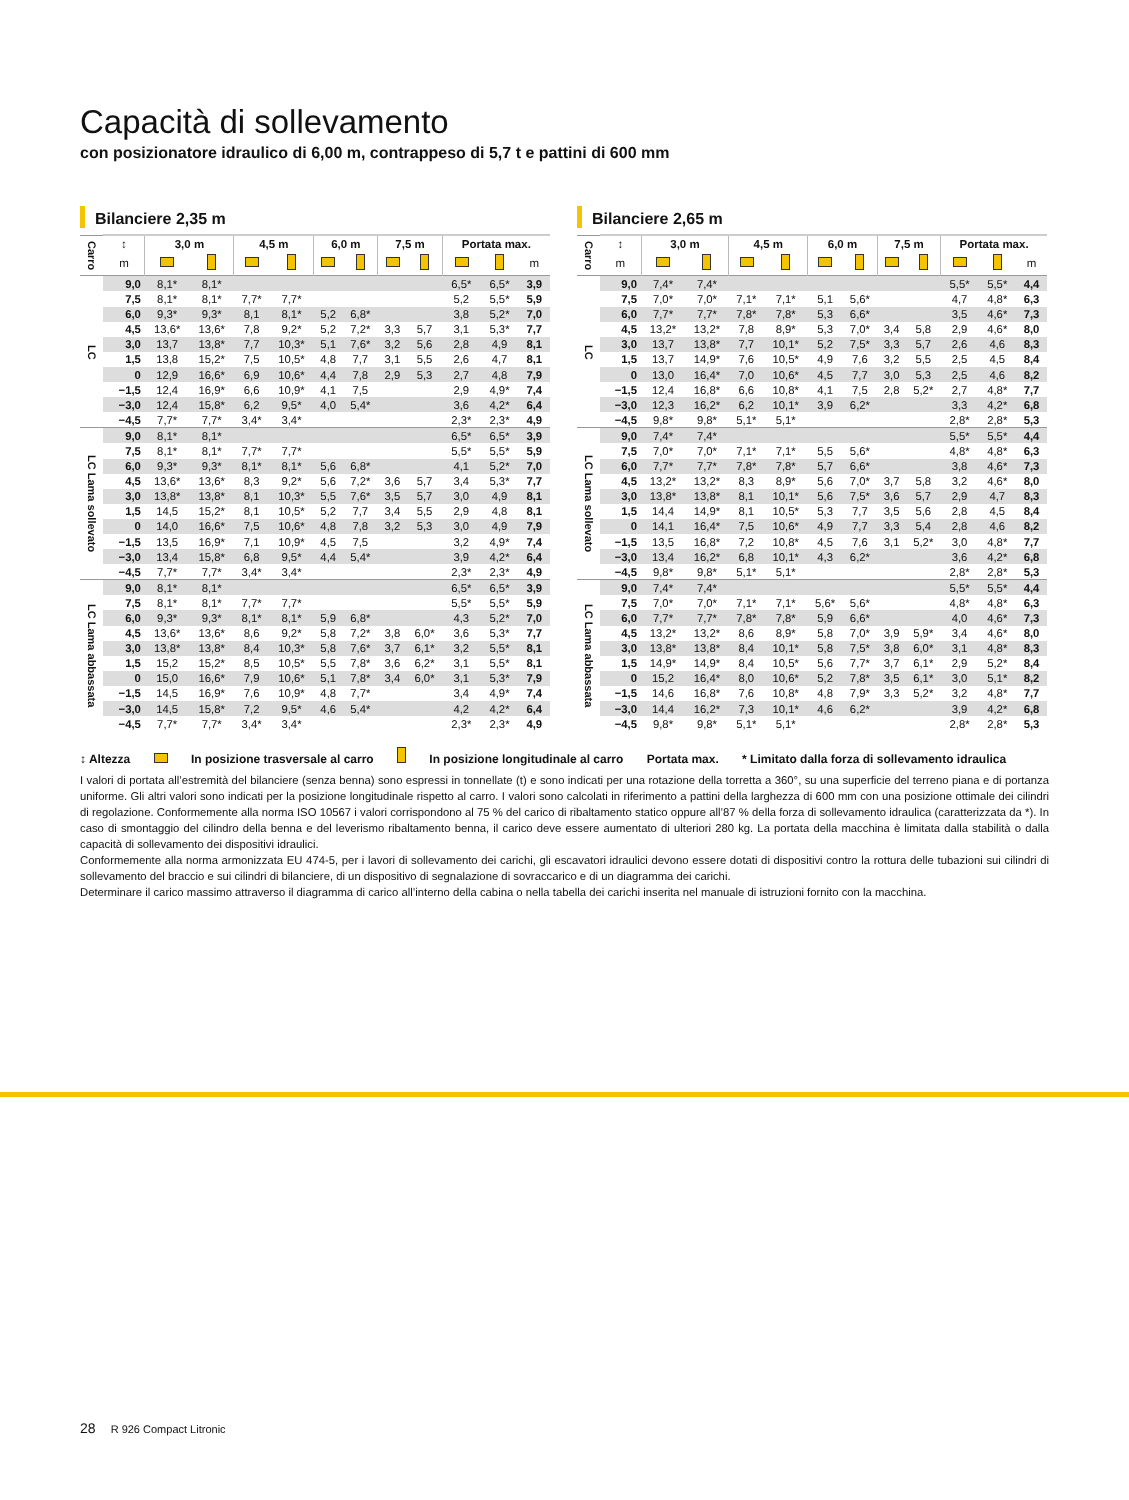Capacità di sollevamento
con posizionatore idraulico di 6,00 m, contrappeso di 5,7 t e pattini di 600 mm
Bilanciere 2,35 m
| Carro | ↕ | 3,0 m | | 4,5 m | | 6,0 m | | 7,5 m | | Portata max. | | |
| --- | --- | --- | --- | --- | --- | --- | --- | --- | --- | --- | --- | --- |
| | m | | | | | | | | | | | m |
| LC | 9,0 | 8,1* | 8,1* | | | | | | | 6,5* | 6,5* | 3,9 |
| | 7,5 | 8,1* | 8,1* | 7,7* | 7,7* | | | | | 5,2 | 5,5* | 5,9 |
| | 6,0 | 9,3* | 9,3* | 8,1 | 8,1* | 5,2 | 6,8* | | | 3,8 | 5,2* | 7,0 |
| | 4,5 | 13,6* | 13,6* | 7,8 | 9,2* | 5,2 | 7,2* | 3,3 | 5,7 | 3,1 | 5,3* | 7,7 |
| | 3,0 | 13,7 | 13,8* | 7,7 | 10,3* | 5,1 | 7,6* | 3,2 | 5,6 | 2,8 | 4,9 | 8,1 |
| | 1,5 | 13,8 | 15,2* | 7,5 | 10,5* | 4,8 | 7,7 | 3,1 | 5,5 | 2,6 | 4,7 | 8,1 |
| | 0 | 12,9 | 16,6* | 6,9 | 10,6* | 4,4 | 7,8 | 2,9 | 5,3 | 2,7 | 4,8 | 7,9 |
| | −1,5 | 12,4 | 16,9* | 6,6 | 10,9* | 4,1 | 7,5 | | | 2,9 | 4,9* | 7,4 |
| | −3,0 | 12,4 | 15,8* | 6,2 | 9,5* | 4,0 | 5,4* | | | 3,6 | 4,2* | 6,4 |
| | −4,5 | 7,7* | 7,7* | 3,4* | 3,4* | | | | | 2,3* | 2,3* | 4,9 |
| LC Lama sollevato | 9,0 | 8,1* | 8,1* | | | | | | | 6,5* | 6,5* | 3,9 |
| | 7,5 | 8,1* | 8,1* | 7,7* | 7,7* | | | | | 5,5* | 5,5* | 5,9 |
| | 6,0 | 9,3* | 9,3* | 8,1* | 8,1* | 5,6 | 6,8* | | | 4,1 | 5,2* | 7,0 |
| | 4,5 | 13,6* | 13,6* | 8,3 | 9,2* | 5,6 | 7,2* | 3,6 | 5,7 | 3,4 | 5,3* | 7,7 |
| | 3,0 | 13,8* | 13,8* | 8,1 | 10,3* | 5,5 | 7,6* | 3,5 | 5,7 | 3,0 | 4,9 | 8,1 |
| | 1,5 | 14,5 | 15,2* | 8,1 | 10,5* | 5,2 | 7,7 | 3,4 | 5,5 | 2,9 | 4,8 | 8,1 |
| | 0 | 14,0 | 16,6* | 7,5 | 10,6* | 4,8 | 7,8 | 3,2 | 5,3 | 3,0 | 4,9 | 7,9 |
| | −1,5 | 13,5 | 16,9* | 7,1 | 10,9* | 4,5 | 7,5 | | | 3,2 | 4,9* | 7,4 |
| | −3,0 | 13,4 | 15,8* | 6,8 | 9,5* | 4,4 | 5,4* | | | 3,9 | 4,2* | 6,4 |
| | −4,5 | 7,7* | 7,7* | 3,4* | 3,4* | | | | | 2,3* | 2,3* | 4,9 |
| LC Lama abbassata | 9,0 | 8,1* | 8,1* | | | | | | | 6,5* | 6,5* | 3,9 |
| | 7,5 | 8,1* | 8,1* | 7,7* | 7,7* | | | | | 5,5* | 5,5* | 5,9 |
| | 6,0 | 9,3* | 9,3* | 8,1* | 8,1* | 5,9 | 6,8* | | | 4,3 | 5,2* | 7,0 |
| | 4,5 | 13,6* | 13,6* | 8,6 | 9,2* | 5,8 | 7,2* | 3,8 | 6,0* | 3,6 | 5,3* | 7,7 |
| | 3,0 | 13,8* | 13,8* | 8,4 | 10,3* | 5,8 | 7,6* | 3,7 | 6,1* | 3,2 | 5,5* | 8,1 |
| | 1,5 | 15,2 | 15,2* | 8,5 | 10,5* | 5,5 | 7,8* | 3,6 | 6,2* | 3,1 | 5,5* | 8,1 |
| | 0 | 15,0 | 16,6* | 7,9 | 10,6* | 5,1 | 7,8* | 3,4 | 6,0* | 3,1 | 5,3* | 7,9 |
| | −1,5 | 14,5 | 16,9* | 7,6 | 10,9* | 4,8 | 7,7* | | | 3,4 | 4,9* | 7,4 |
| | −3,0 | 14,5 | 15,8* | 7,2 | 9,5* | 4,6 | 5,4* | | | 4,2 | 4,2* | 6,4 |
| | −4,5 | 7,7* | 7,7* | 3,4* | 3,4* | | | | | 2,3* | 2,3* | 4,9 |
Bilanciere 2,65 m
| Carro | ↕ | 3,0 m | | 4,5 m | | 6,0 m | | 7,5 m | | Portata max. | | |
| --- | --- | --- | --- | --- | --- | --- | --- | --- | --- | --- | --- | --- |
| | m | | | | | | | | | | | m |
| LC | 9,0 | 7,4* | 7,4* | | | | | | | 5,5* | 5,5* | 4,4 |
| | 7,5 | 7,0* | 7,0* | 7,1* | 7,1* | 5,1 | 5,6* | | | 4,7 | 4,8* | 6,3 |
| | 6,0 | 7,7* | 7,7* | 7,8* | 7,8* | 5,3 | 6,6* | | | 3,5 | 4,6* | 7,3 |
| | 4,5 | 13,2* | 13,2* | 7,8 | 8,9* | 5,3 | 7,0* | 3,4 | 5,8 | 2,9 | 4,6* | 8,0 |
| | 3,0 | 13,7 | 13,8* | 7,7 | 10,1* | 5,2 | 7,5* | 3,3 | 5,7 | 2,6 | 4,6 | 8,3 |
| | 1,5 | 13,7 | 14,9* | 7,6 | 10,5* | 4,9 | 7,6 | 3,2 | 5,5 | 2,5 | 4,5 | 8,4 |
| | 0 | 13,0 | 16,4* | 7,0 | 10,6* | 4,5 | 7,7 | 3,0 | 5,3 | 2,5 | 4,6 | 8,2 |
| | −1,5 | 12,4 | 16,8* | 6,6 | 10,8* | 4,1 | 7,5 | 2,8 | 5,2* | 2,7 | 4,8* | 7,7 |
| | −3,0 | 12,3 | 16,2* | 6,2 | 10,1* | 3,9 | 6,2* | | | 3,3 | 4,2* | 6,8 |
| | −4,5 | 9,8* | 9,8* | 5,1* | 5,1* | | | | | 2,8* | 2,8* | 5,3 |
| LC Lama sollevato | 9,0 | 7,4* | 7,4* | | | | | | | 5,5* | 5,5* | 4,4 |
| | 7,5 | 7,0* | 7,0* | 7,1* | 7,1* | 5,5 | 5,6* | | | 4,8* | 4,8* | 6,3 |
| | 6,0 | 7,7* | 7,7* | 7,8* | 7,8* | 5,7 | 6,6* | | | 3,8 | 4,6* | 7,3 |
| | 4,5 | 13,2* | 13,2* | 8,3 | 8,9* | 5,6 | 7,0* | 3,7 | 5,8 | 3,2 | 4,6* | 8,0 |
| | 3,0 | 13,8* | 13,8* | 8,1 | 10,1* | 5,6 | 7,5* | 3,6 | 5,7 | 2,9 | 4,7 | 8,3 |
| | 1,5 | 14,4 | 14,9* | 8,1 | 10,5* | 5,3 | 7,7 | 3,5 | 5,6 | 2,8 | 4,5 | 8,4 |
| | 0 | 14,1 | 16,4* | 7,5 | 10,6* | 4,9 | 7,7 | 3,3 | 5,4 | 2,8 | 4,6 | 8,2 |
| | −1,5 | 13,5 | 16,8* | 7,2 | 10,8* | 4,5 | 7,6 | 3,1 | 5,2* | 3,0 | 4,8* | 7,7 |
| | −3,0 | 13,4 | 16,2* | 6,8 | 10,1* | 4,3 | 6,2* | | | 3,6 | 4,2* | 6,8 |
| | −4,5 | 9,8* | 9,8* | 5,1* | 5,1* | | | | | 2,8* | 2,8* | 5,3 |
| LC Lama abbassata | 9,0 | 7,4* | 7,4* | | | | | | | 5,5* | 5,5* | 4,4 |
| | 7,5 | 7,0* | 7,0* | 7,1* | 7,1* | 5,6* | 5,6* | | | 4,8* | 4,8* | 6,3 |
| | 6,0 | 7,7* | 7,7* | 7,8* | 7,8* | 5,9 | 6,6* | | | 4,0 | 4,6* | 7,3 |
| | 4,5 | 13,2* | 13,2* | 8,6 | 8,9* | 5,8 | 7,0* | 3,9 | 5,9* | 3,4 | 4,6* | 8,0 |
| | 3,0 | 13,8* | 13,8* | 8,4 | 10,1* | 5,8 | 7,5* | 3,8 | 6,0* | 3,1 | 4,8* | 8,3 |
| | 1,5 | 14,9* | 14,9* | 8,4 | 10,5* | 5,6 | 7,7* | 3,7 | 6,1* | 2,9 | 5,2* | 8,4 |
| | 0 | 15,2 | 16,4* | 8,0 | 10,6* | 5,2 | 7,8* | 3,5 | 6,1* | 3,0 | 5,1* | 8,2 |
| | −1,5 | 14,6 | 16,8* | 7,6 | 10,8* | 4,8 | 7,9* | 3,3 | 5,2* | 3,2 | 4,8* | 7,7 |
| | −3,0 | 14,4 | 16,2* | 7,3 | 10,1* | 4,6 | 6,2* | | | 3,9 | 4,2* | 6,8 |
| | −4,5 | 9,8* | 9,8* | 5,1* | 5,1* | | | | | 2,8* | 2,8* | 5,3 |
↕ Altezza In posizione trasversale al carro In posizione longitudinale al carro Portata max. * Limitato dalla forza di sollevamento idraulica
I valori di portata all’estremità del bilanciere (senza benna) sono espressi in tonnellate (t) e sono indicati per una rotazione della torretta a 360°, su una superficie del terreno piana e di portanza uniforme. Gli altri valori sono indicati per la posizione longitudinale rispetto al carro. I valori sono calcolati in riferimento a pattini della larghezza di 600 mm con una posizione ottimale dei cilindri di regolazione. Conformemente alla norma ISO 10567 i valori corrispondono al 75 % del carico di ribaltamento statico oppure all’87 % della forza di sollevamento idraulica (caratterizzata da *). In caso di smontaggio del cilindro della benna e del leverismo ribaltamento benna, il carico deve essere aumentato di ulteriori 280 kg. La portata della macchina è limitata dalla stabilità o dalla capacità di sollevamento dei dispositivi idraulici.
Conformemente alla norma armonizzata EU 474-5, per i lavori di sollevamento dei carichi, gli escavatori idraulici devono essere dotati di dispositivi contro la rottura delle tubazioni sui cilindri di sollevamento del braccio e sui cilindri di bilanciere, di un dispositivo di segnalazione di sovraccarico e di un diagramma dei carichi.
Determinare il carico massimo attraverso il diagramma di carico all’interno della cabina o nella tabella dei carichi inserita nel manuale di istruzioni fornito con la macchina.
28 R 926 Compact Litronic